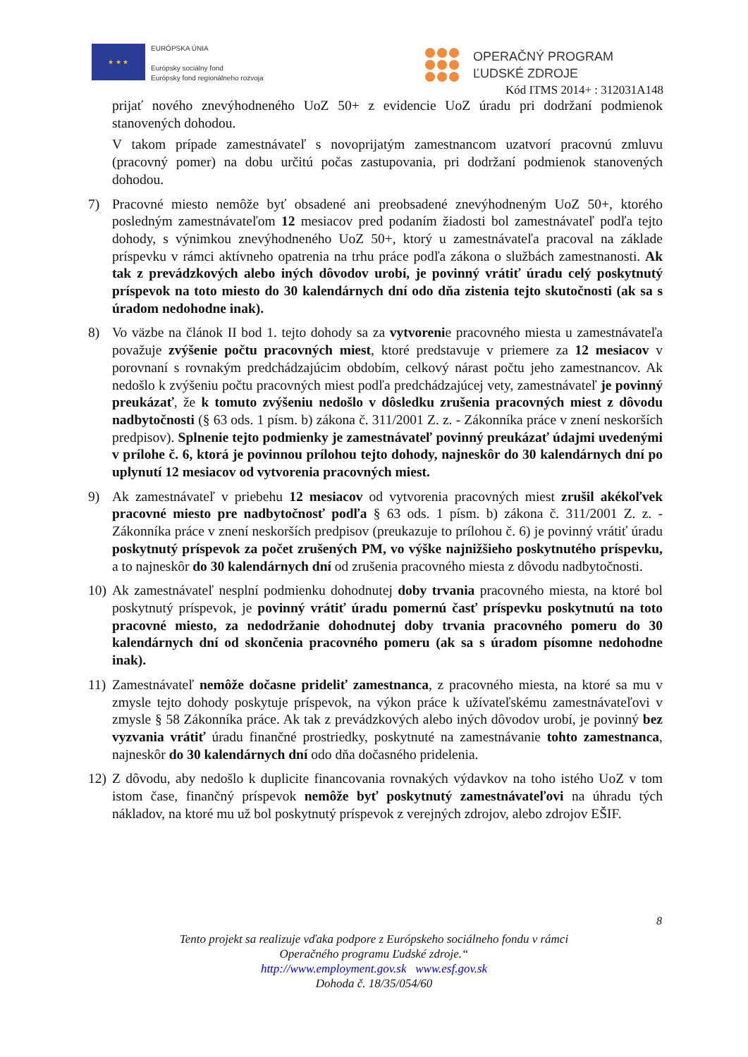★ ★ ★
EURÓPSKA ÚNIA
Európsky sociálny fond
Európsky fond regionálneho rozvoja
OPERAČNÝ PROGRAM
ĽUDSKÉ ZDROJE
Kód ITMS 2014+ : 312031A148
prijať nového znevýhodneného UoZ 50+ z evidencie UoZ úradu pri dodržaní podmienok stanovených dohodou.
V takom prípade zamestnávateľ s novoprijatým zamestnancom uzatvorí pracovnú zmluvu (pracovný pomer) na dobu určitú počas zastupovania, pri dodržaní podmienok stanovených dohodou.
7) Pracovné miesto nemôže byť obsadené ani preobsadené znevýhodneným UoZ 50+, ktorého posledným zamestnávateľom 12 mesiacov pred podaním žiadosti bol zamestnávateľ podľa tejto dohody, s výnimkou znevýhodneného UoZ 50+, ktorý u zamestnávateľa pracoval na základe príspevku v rámci aktívneho opatrenia na trhu práce podľa zákona o službách zamestnanosti. Ak tak z prevádzkových alebo iných dôvodov urobí, je povinný vrátiť úradu celý poskytnutý príspevok na toto miesto do 30 kalendárnych dní odo dňa zistenia tejto skutočnosti (ak sa s úradom nedohodne inak).
8) Vo väzbe na článok II bod 1. tejto dohody sa za vytvorenie pracovného miesta u zamestnávateľa považuje zvýšenie počtu pracovných miest, ktoré predstavuje v priemere za 12 mesiacov v porovnaní s rovnakým predchádzajúcim obdobím, celkový nárast počtu jeho zamestnancov. Ak nedošlo k zvýšeniu počtu pracovných miest podľa predchádzajúcej vety, zamestnávateľ je povinný preukázať, že k tomuto zvýšeniu nedošlo v dôsledku zrušenia pracovných miest z dôvodu nadbytočnosti (§ 63 ods. 1 písm. b) zákona č. 311/2001 Z. z. - Zákonníka práce v znení neskorších predpisov). Splnenie tejto podmienky je zamestnávateľ povinný preukázať údajmi uvedenými v prílohe č. 6, ktorá je povinnou prílohou tejto dohody, najneskôr do 30 kalendárnych dní po uplynutí 12 mesiacov od vytvorenia pracovných miest.
9) Ak zamestnávateľ v priebehu 12 mesiacov od vytvorenia pracovných miest zrušil akékoľvek pracovné miesto pre nadbytočnosť podľa § 63 ods. 1 písm. b) zákona č. 311/2001 Z. z. - Zákonníka práce v znení neskorších predpisov (preukazuje to prílohou č. 6) je povinný vrátiť úradu poskytnutý príspevok za počet zrušených PM, vo výške najnižšieho poskytnutého príspevku, a to najneskôr do 30 kalendárnych dní od zrušenia pracovného miesta z dôvodu nadbytočnosti.
10)
Ak zamestnávateľ nesplní podmienku dohodnutej doby trvania pracovného miesta, na ktoré bol poskytnutý príspevok, je povinný vrátiť úradu pomernú časť príspevku poskytnutú na toto pracovné miesto, za nedodržanie dohodnutej doby trvania pracovného pomeru do 30 kalendárnych dní od skončenia pracovného pomeru (ak sa s úradom písomne nedohodne inak).
11)
Zamestnávateľ nemôže dočasne prideliť zamestnanca, z pracovného miesta, na ktoré sa mu v zmysle tejto dohody poskytuje príspevok, na výkon práce k užívateľskému zamestnávateľovi v zmysle § 58 Zákonníka práce. Ak tak z prevádzkových alebo iných dôvodov urobí, je povinný bez vyzvania vrátiť úradu finančné prostriedky, poskytnuté na zamestnávanie tohto zamestnanca, najneskôr do 30 kalendárnych dní odo dňa dočasného pridelenia.
12)
Z dôvodu, aby nedošlo k duplicite financovania rovnakých výdavkov na toho istého UoZ v tom istom čase, finančný príspevok nemôže byť poskytnutý zamestnávateľovi na úhradu tých nákladov, na ktoré mu už bol poskytnutý príspevok z verejných zdrojov, alebo zdrojov EŠIF.
8
Tento projekt sa realizuje vďaka podpore z Európskeho sociálneho fondu v rámci
Operačného programu Ľudské zdroje.“
http://www.employment.gov.sk www.esf.gov.sk
Dohoda č. 18/35/054/60